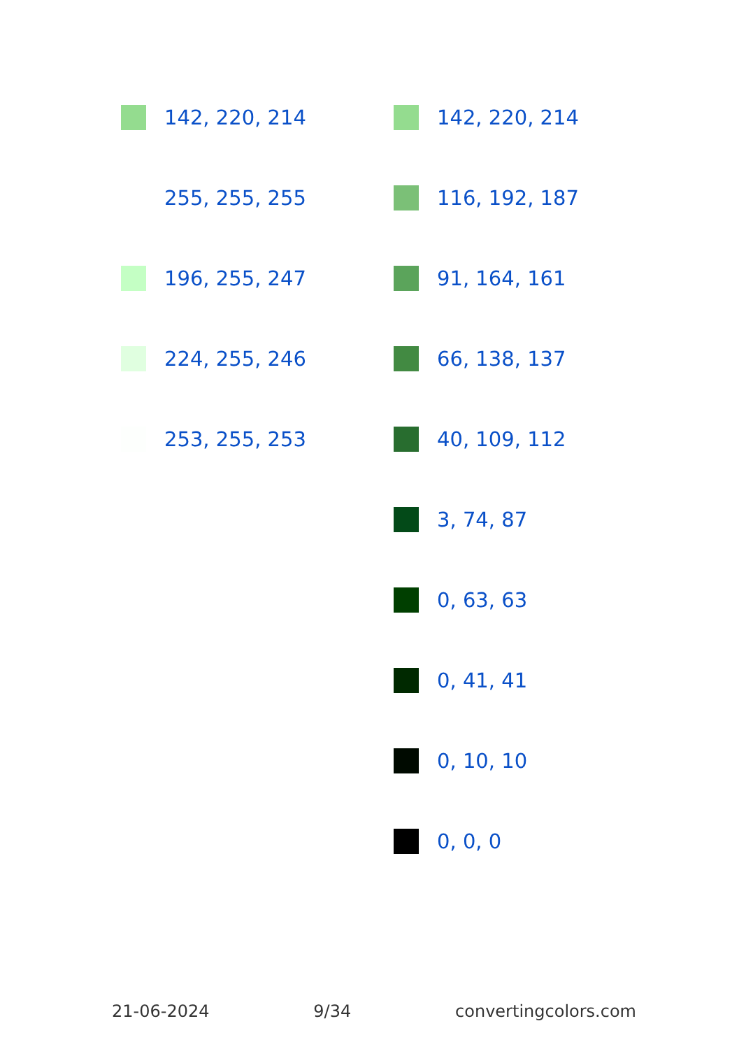142, 220, 214
255, 255, 255
196, 255, 247
224, 255, 246
253, 255, 253
142, 220, 214
116, 192, 187
91, 164, 161
66, 138, 137
40, 109, 112
3, 74, 87
0, 63, 63
0, 41, 41
0, 10, 10
0, 0, 0
21-06-2024 9/34 convertingcolors.com